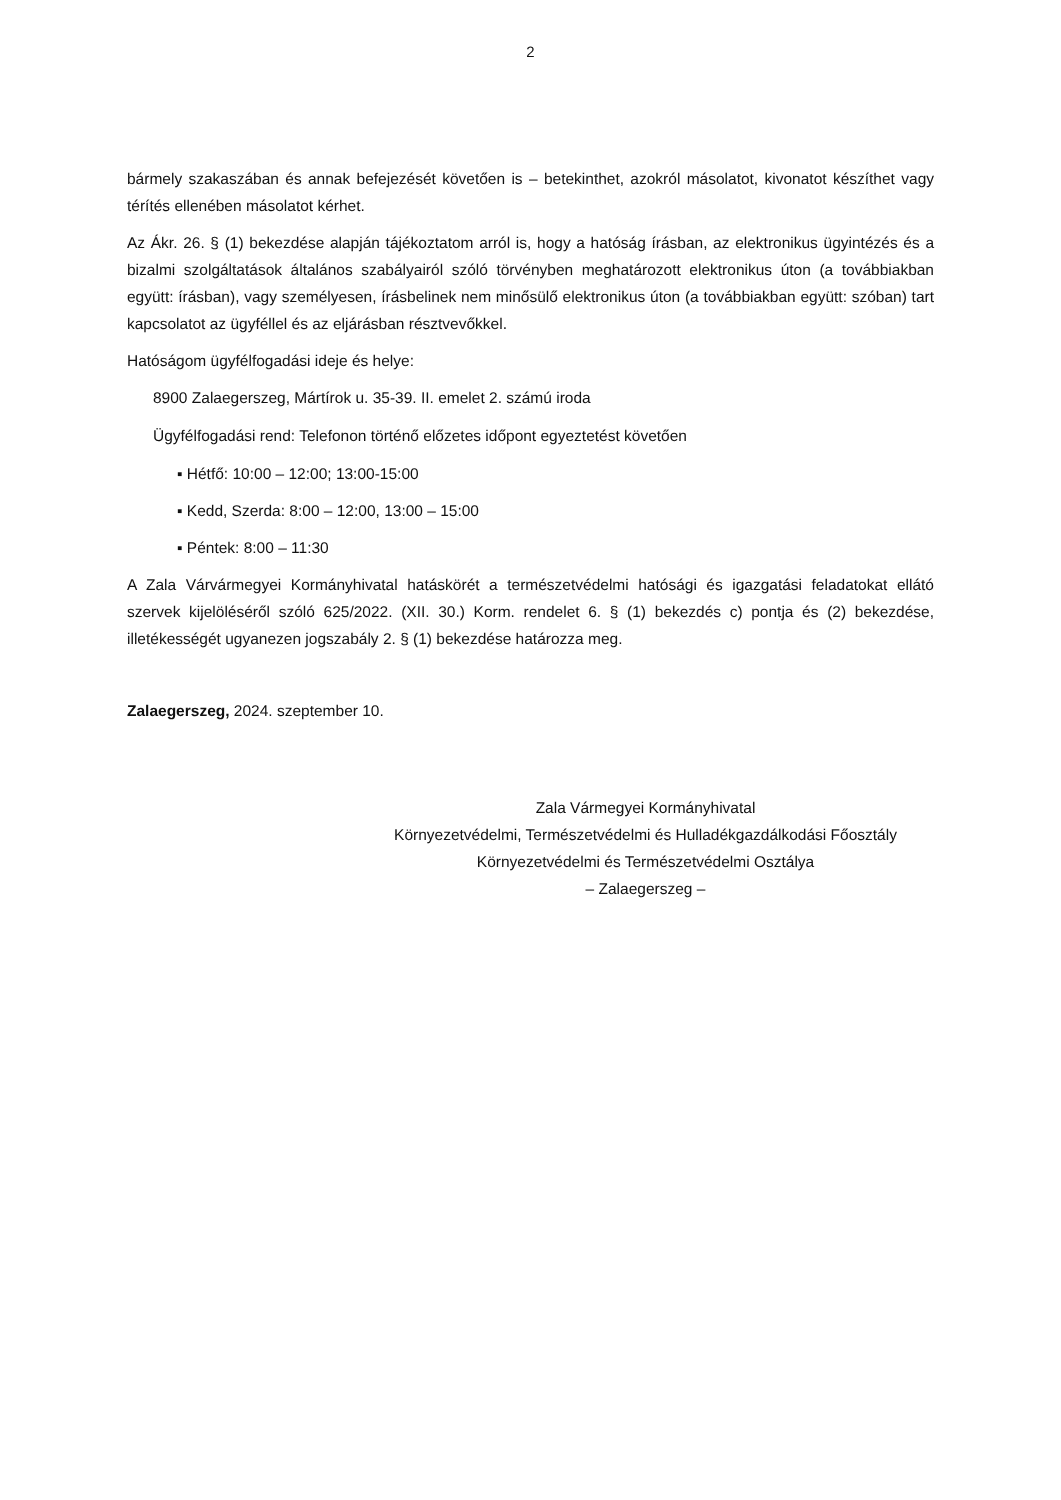2
bármely szakaszában és annak befejezését követően is – betekinthet, azokról másolatot, kivonatot készíthet vagy térítés ellenében másolatot kérhet.
Az Ákr. 26. § (1) bekezdése alapján tájékoztatom arról is, hogy a hatóság írásban, az elektronikus ügyintézés és a bizalmi szolgáltatások általános szabályairól szóló törvényben meghatározott elektronikus úton (a továbbiakban együtt: írásban), vagy személyesen, írásbelinek nem minősülő elektronikus úton (a továbbiakban együtt: szóban) tart kapcsolatot az ügyféllel és az eljárásban résztvevőkkel.
Hatóságom ügyfélfogadási ideje és helye:
8900 Zalaegerszeg, Mártírok u. 35-39. II. emelet 2. számú iroda
Ügyfélfogadási rend: Telefonon történő előzetes időpont egyeztetést követően
▪ Hétfő: 10:00 – 12:00; 13:00-15:00
▪ Kedd, Szerda: 8:00 – 12:00, 13:00 – 15:00
▪ Péntek: 8:00 – 11:30
A Zala Várvármegyei Kormányhivatal hatáskörét a természetvédelmi hatósági és igazgatási feladatokat ellátó szervek kijelöléséről szóló 625/2022. (XII. 30.) Korm. rendelet 6. § (1) bekezdés c) pontja és (2) bekezdése, illetékességét ugyanezen jogszabály 2. § (1) bekezdése határozza meg.
Zalaegerszeg, 2024. szeptember 10.
Zala Vármegyei Kormányhivatal
Környezetvédelmi, Természetvédelmi és Hulladékgazdálkodási Főosztály
Környezetvédelmi és Természetvédelmi Osztálya
– Zalaegerszeg –